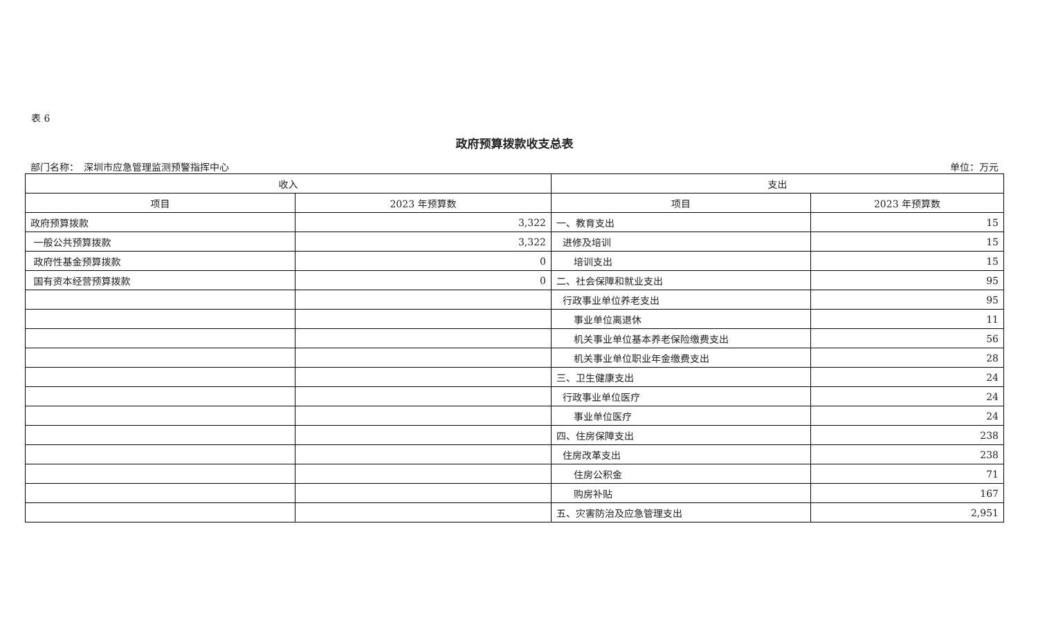表 6
政府预算拨款收支总表
部门名称：　深圳市应急管理监测预警指挥中心 单位：万元
| 收入 | | 支出 | |
| --- | --- | --- | --- |
| 项目 | 2023 年预算数 | 项目 | 2023 年预算数 |
| 政府预算拨款 | 3,322 | 一、教育支出 | 15 |
| 一般公共预算拨款 | 3,322 | 进修及培训 | 15 |
| 政府性基金预算拨款 | 0 | 培训支出 | 15 |
| 国有资本经营预算拨款 | 0 | 二、社会保障和就业支出 | 95 |
| | | 行政事业单位养老支出 | 95 |
| | | 事业单位离退休 | 11 |
| | | 机关事业单位基本养老保险缴费支出 | 56 |
| | | 机关事业单位职业年金缴费支出 | 28 |
| | | 三、卫生健康支出 | 24 |
| | | 行政事业单位医疗 | 24 |
| | | 事业单位医疗 | 24 |
| | | 四、住房保障支出 | 238 |
| | | 住房改革支出 | 238 |
| | | 住房公积金 | 71 |
| | | 购房补贴 | 167 |
| | | 五、灾害防治及应急管理支出 | 2,951 |